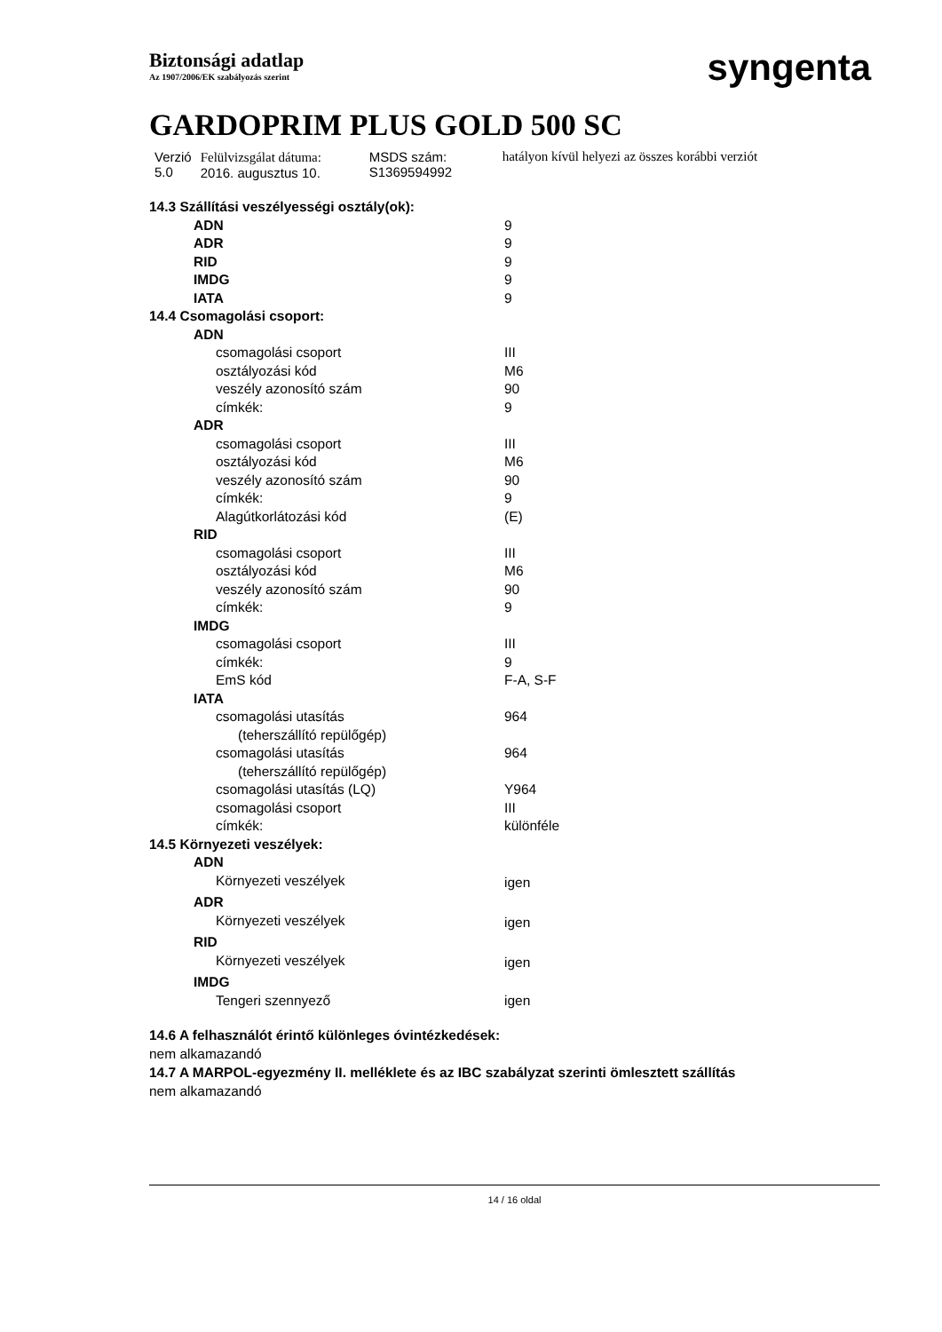Biztonsági adatlap
Az 1907/2006/EK szabályozás szerint
syngenta
GARDOPRIM PLUS GOLD 500 SC
| Verzió 5.0 | Felülvizsgálat dátuma: 2016. augusztus 10. | MSDS szám: S1369594992 | hatályon kívül helyezi az összes korábbi verziót |
| 14.3 Szállítási veszélyességi osztály(ok): | |
| ADN | 9 |
| ADR | 9 |
| RID | 9 |
| IMDG | 9 |
| IATA | 9 |
| 14.4 Csomagolási csoport: | |
| ADN | |
| csomagolási csoport | III |
| osztályozási kód | M6 |
| veszély azonosító szám | 90 |
| címkék: | 9 |
| ADR | |
| csomagolási csoport | III |
| osztályozási kód | M6 |
| veszély azonosító szám | 90 |
| címkék: | 9 |
| Alagútkorlátozási kód | (E) |
| RID | |
| csomagolási csoport | III |
| osztályozási kód | M6 |
| veszély azonosító szám | 90 |
| címkék: | 9 |
| IMDG | |
| csomagolási csoport | III |
| címkék: | 9 |
| EmS kód | F-A, S-F |
| IATA | |
| csomagolási utasítás (teherszállító repülőgép) | 964 |
| csomagolási utasítás (teherszállító repülőgép) | 964 |
| csomagolási utasítás (LQ) | Y964 |
| csomagolási csoport | III |
| címkék: | különféle |
| 14.5 Környezeti veszélyek: | |
| ADN | |
| Környezeti veszélyek | igen |
| ADR | |
| Környezeti veszélyek | igen |
| RID | |
| Környezeti veszélyek | igen |
| IMDG | |
| Tengeri szennyező | igen |
14.6 A felhasználót érintő különleges óvintézkedések:
nem alkamazandó
14.7 A MARPOL-egyezmény II. melléklete és az IBC szabályzat szerinti ömlesztett szállítás
nem alkamazandó
14 / 16 oldal